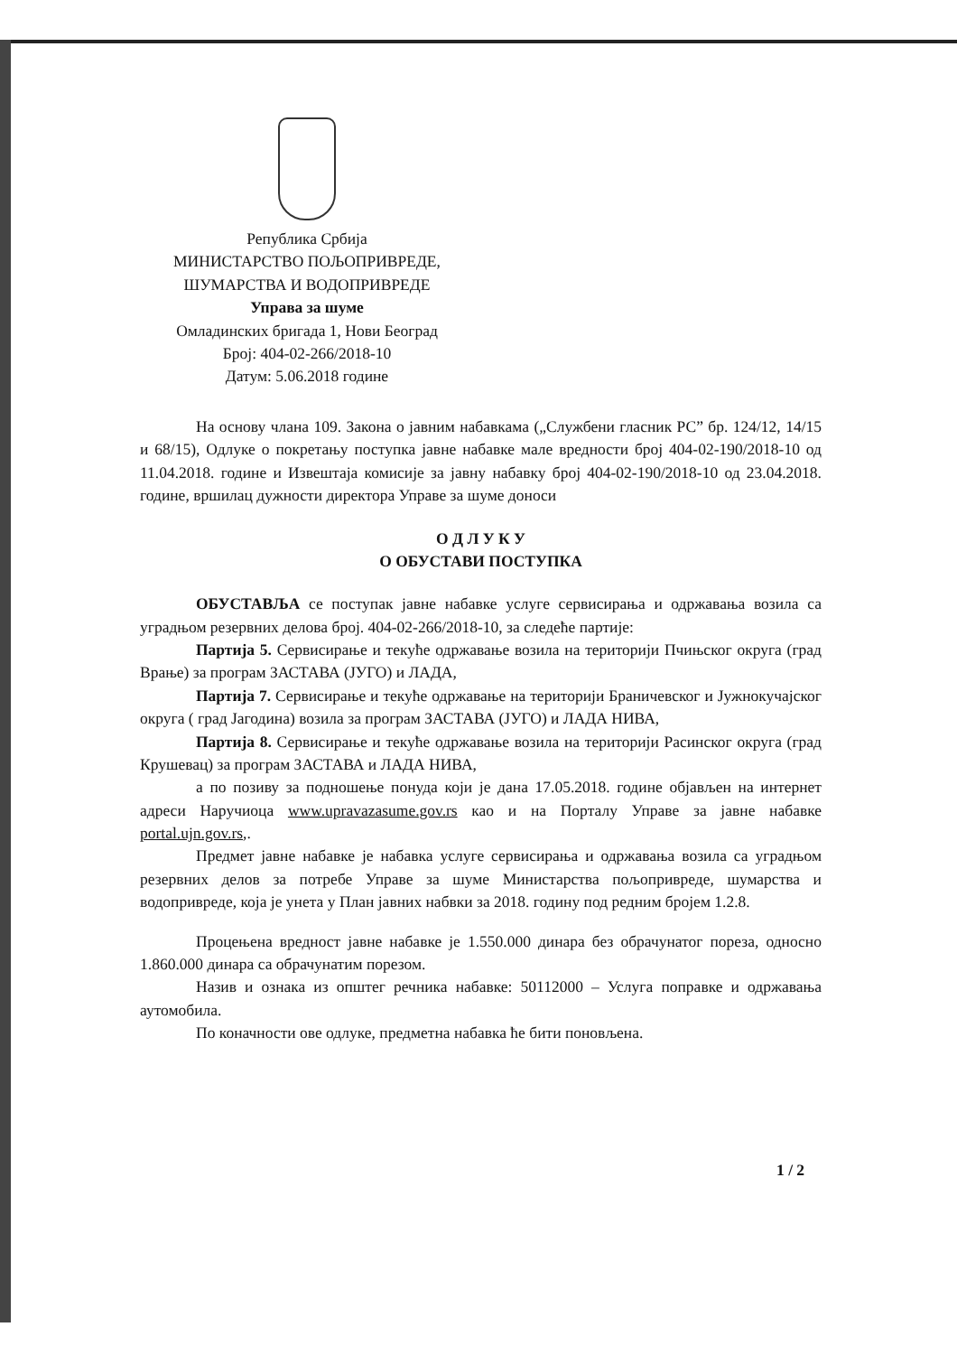Република Србија
МИНИСТАРСТВО ПОЉОПРИВРЕДЕ,
ШУМАРСТВА И ВОДОПРИВРЕДЕ
Управа за шуме
Омладинских бригада 1, Нови Београд
Број: 404-02-266/2018-10
Датум: 5.06.2018 године
На основу члана 109. Закона о јавним набавкама („Службени гласник РС” бр. 124/12, 14/15 и 68/15), Одлуке о покретању поступка јавне набавке мале вредности број 404-02-190/2018-10 од 11.04.2018. године и Извештаја комисије за јавну набавку број 404-02-190/2018-10 од 23.04.2018. године, вршилац дужности директора Управе за шуме доноси
О Д Л У К У
О ОБУСТАВИ ПОСТУПКА
ОБУСТАВЉА се поступак јавне набавке услуге сервисирања и одржавања возила са уградњом резервних делова број. 404-02-266/2018-10, за следеће партије:
Партија 5. Сервисирање и текуће одржавање возила на територији Пчињског округа (град Врање) за програм ЗАСТАВА (ЈУГО) и ЛАДА,
Партија 7. Сервисирање и текуће одржавање на територији Браничевског и Јужнокучајског округа ( град Јагодина) возила за програм ЗАСТАВА (ЈУГО) и ЛАДА НИВА,
Партија 8. Сервисирање и текуће одржавање возила на територији Расинског округа (град Крушевац) за програм ЗАСТАВА и ЛАДА НИВА,
а по позиву за подношење понуда који је дана 17.05.2018. године објављен на интернет адреси Наручиоца www.upravazasume.gov.rs као и на Порталу Управе за јавне набавке portal.ujn.gov.rs,.
Предмет јавне набавке је набавка услуге сервисирања и одржавања возила са уградњом резервних делов за потребе Управе за шуме Министарства пољопривреде, шумарства и водопривреде, која је унета у План јавних набвки за 2018. годину под редним бројем 1.2.8.
Процењена вредност јавне набавке је 1.550.000 динара без обрачунатог пореза, односно 1.860.000 динара са обрачунатим порезом.
Назив и ознака из општег речника набавке: 50112000 – Услуга поправке и одржавања аутомобила.
По коначности ове одлуке, предметна набавка ће бити поновљена.
1 / 2